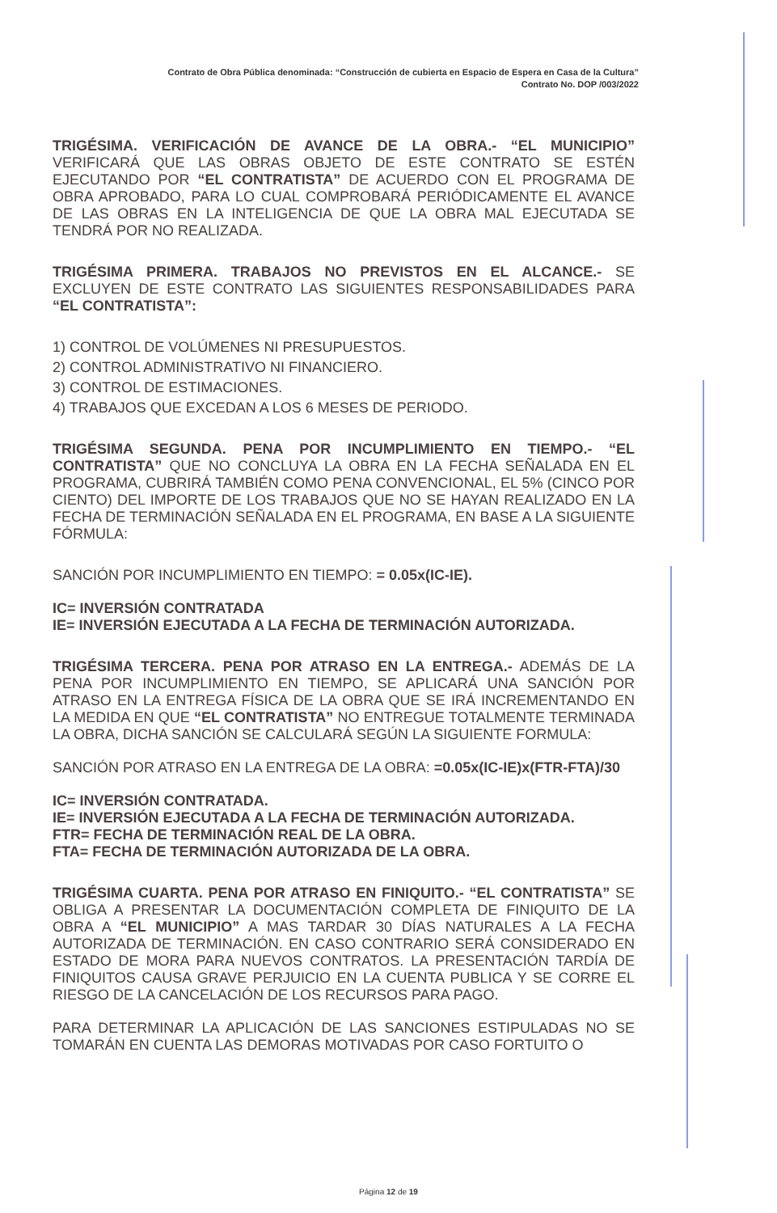Contrato de Obra Pública denominada: “Construcción de cubierta en Espacio de Espera en Casa de la Cultura”
Contrato No. DOP /003/2022
TRIGÉSIMA. VERIFICACIÓN DE AVANCE DE LA OBRA.- “EL MUNICIPIO” VERIFICARÁ QUE LAS OBRAS OBJETO DE ESTE CONTRATO SE ESTÉN EJECUTANDO POR “EL CONTRATISTA” DE ACUERDO CON EL PROGRAMA DE OBRA APROBADO, PARA LO CUAL COMPROBARÁ PERIÓDICAMENTE EL AVANCE DE LAS OBRAS EN LA INTELIGENCIA DE QUE LA OBRA MAL EJECUTADA SE TENDRÁ POR NO REALIZADA.
TRIGÉSIMA PRIMERA. TRABAJOS NO PREVISTOS EN EL ALCANCE.- SE EXCLUYEN DE ESTE CONTRATO LAS SIGUIENTES RESPONSABILIDADES PARA “EL CONTRATISTA”:
1) CONTROL DE VOLÚMENES NI PRESUPUESTOS.
2) CONTROL ADMINISTRATIVO NI FINANCIERO.
3) CONTROL DE ESTIMACIONES.
4) TRABAJOS QUE EXCEDAN A LOS 6 MESES DE PERIODO.
TRIGÉSIMA SEGUNDA. PENA POR INCUMPLIMIENTO EN TIEMPO.- “EL CONTRATISTA” QUE NO CONCLUYA LA OBRA EN LA FECHA SEÑALADA EN EL PROGRAMA, CUBRIRÁ TAMBIÉN COMO PENA CONVENCIONAL, EL 5% (CINCO POR CIENTO) DEL IMPORTE DE LOS TRABAJOS QUE NO SE HAYAN REALIZADO EN LA FECHA DE TERMINACIÓN SEÑALADA EN EL PROGRAMA, EN BASE A LA SIGUIENTE FÓRMULA:
SANCIÓN POR INCUMPLIMIENTO EN TIEMPO: = 0.05x(IC-IE).
IC= INVERSIÓN CONTRATADA
IE= INVERSIÓN EJECUTADA A LA FECHA DE TERMINACIÓN AUTORIZADA.
TRIGÉSIMA TERCERA. PENA POR ATRASO EN LA ENTREGA.- ADEMÁS DE LA PENA POR INCUMPLIMIENTO EN TIEMPO, SE APLICARÁ UNA SANCIÓN POR ATRASO EN LA ENTREGA FÍSICA DE LA OBRA QUE SE IRÁ INCREMENTANDO EN LA MEDIDA EN QUE “EL CONTRATISTA” NO ENTREGUE TOTALMENTE TERMINADA LA OBRA, DICHA SANCIÓN SE CALCULARÁ SEGÚN LA SIGUIENTE FORMULA:
SANCIÓN POR ATRASO EN LA ENTREGA DE LA OBRA: =0.05x(IC-IE)x(FTR-FTA)/30
IC= INVERSIÓN CONTRATADA.
IE= INVERSIÓN EJECUTADA A LA FECHA DE TERMINACIÓN AUTORIZADA.
FTR= FECHA DE TERMINACIÓN REAL DE LA OBRA.
FTA= FECHA DE TERMINACIÓN AUTORIZADA DE LA OBRA.
TRIGÉSIMA CUARTA. PENA POR ATRASO EN FINIQUITO.- “EL CONTRATISTA” SE OBLIGA A PRESENTAR LA DOCUMENTACIÓN COMPLETA DE FINIQUITO DE LA OBRA A “EL MUNICIPIO” A MAS TARDAR 30 DÍAS NATURALES A LA FECHA AUTORIZADA DE TERMINACIÓN. EN CASO CONTRARIO SERÁ CONSIDERADO EN ESTADO DE MORA PARA NUEVOS CONTRATOS. LA PRESENTACIÓN TARDÍA DE FINIQUITOS CAUSA GRAVE PERJUICIO EN LA CUENTA PUBLICA Y SE CORRE EL RIESGO DE LA CANCELACIÓN DE LOS RECURSOS PARA PAGO.
PARA DETERMINAR LA APLICACIÓN DE LAS SANCIONES ESTIPULADAS NO SE TOMARÁN EN CUENTA LAS DEMORAS MOTIVADAS POR CASO FORTUITO O
Página 12 de 19